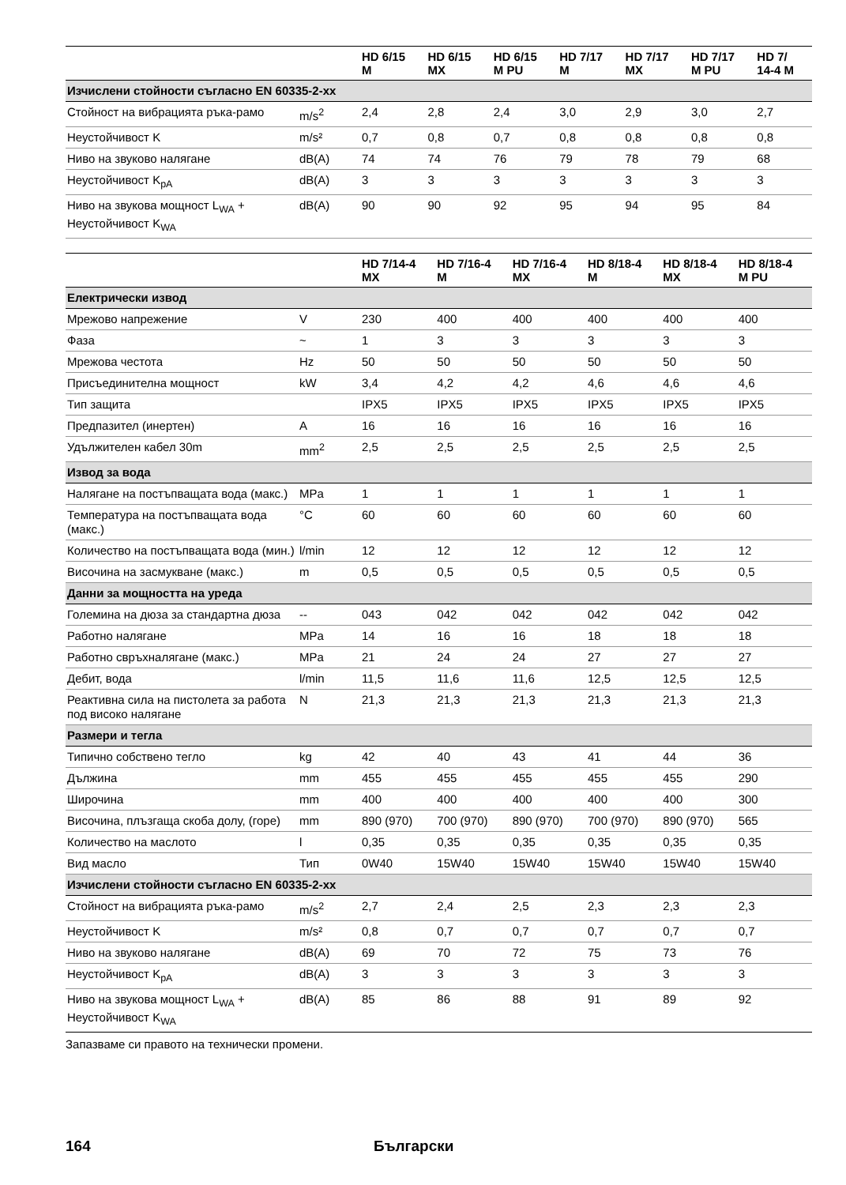| | | HD 6/15 M | HD 6/15 MX | HD 6/15 M PU | HD 7/17 M | HD 7/17 MX | HD 7/17 M PU | HD 7/ 14-4 M |
| --- | --- | --- | --- | --- | --- | --- | --- | --- |
| Изчислени стойности съгласно EN 60335-2-xx | | | | | | | | |
| Стойност на вибрацията ръка-рамо | m/s<sup>2</sup> | 2,4 | 2,8 | 2,4 | 3,0 | 2,9 | 3,0 | 2,7 |
| Неустойчивост K | m/s² | 0,7 | 0,8 | 0,7 | 0,8 | 0,8 | 0,8 | 0,8 |
| Ниво на звуково налягане | dB(A) | 74 | 74 | 76 | 79 | 78 | 79 | 68 |
| Неустойчивост K<sub>pA</sub> | dB(A) | 3 | 3 | 3 | 3 | 3 | 3 | 3 |
| Ниво на звукова мощност L<sub>WA</sub> + Неустойчивост K<sub>WA</sub> | dB(A) | 90 | 90 | 92 | 95 | 94 | 95 | 84 |
| | | HD 7/14-4 MX | HD 7/16-4 M | HD 7/16-4 MX | HD 8/18-4 M | HD 8/18-4 MX | HD 8/18-4 M PU |
| --- | --- | --- | --- | --- | --- | --- | --- |
| Електрически извод | | | | | | | |
| Мрежово напрежение | V | 230 | 400 | 400 | 400 | 400 | 400 |
| Фаза | ~ | 1 | 3 | 3 | 3 | 3 | 3 |
| Мрежова честота | Hz | 50 | 50 | 50 | 50 | 50 | 50 |
| Присъединителна мощност | kW | 3,4 | 4,2 | 4,2 | 4,6 | 4,6 | 4,6 |
| Тип защита | | IPX5 | IPX5 | IPX5 | IPX5 | IPX5 | IPX5 |
| Предпазител (инертен) | A | 16 | 16 | 16 | 16 | 16 | 16 |
| Удължителен кабел 30m | mm<sup>2</sup> | 2,5 | 2,5 | 2,5 | 2,5 | 2,5 | 2,5 |
| Извод за вода | | | | | | | |
| Налягане на постъпващата вода (макс.) | MPa | 1 | 1 | 1 | 1 | 1 | 1 |
| Температура на постъпващата вода (макс.) | °C | 60 | 60 | 60 | 60 | 60 | 60 |
| Количество на постъпващата вода (мин.) | l/min | 12 | 12 | 12 | 12 | 12 | 12 |
| Височина на засмукване (макс.) | m | 0,5 | 0,5 | 0,5 | 0,5 | 0,5 | 0,5 |
| Данни за мощността на уреда | | | | | | | |
| Големина на дюза за стандартна дюза | -- | 043 | 042 | 042 | 042 | 042 | 042 |
| Работно налягане | MPa | 14 | 16 | 16 | 18 | 18 | 18 |
| Работно свръхналягане (макс.) | MPa | 21 | 24 | 24 | 27 | 27 | 27 |
| Дебит, вода | l/min | 11,5 | 11,6 | 11,6 | 12,5 | 12,5 | 12,5 |
| Реактивна сила на пистолета за работа под високо налягане | N | 21,3 | 21,3 | 21,3 | 21,3 | 21,3 | 21,3 |
| Размери и тегла | | | | | | | |
| Типично собствено тегло | kg | 42 | 40 | 43 | 41 | 44 | 36 |
| Дължина | mm | 455 | 455 | 455 | 455 | 455 | 290 |
| Широчина | mm | 400 | 400 | 400 | 400 | 400 | 300 |
| Височина, плъзгаща скоба долу, (горе) | mm | 890 (970) | 700 (970) | 890 (970) | 700 (970) | 890 (970) | 565 |
| Количество на маслото | l | 0,35 | 0,35 | 0,35 | 0,35 | 0,35 | 0,35 |
| Вид масло | Тип | 0W40 | 15W40 | 15W40 | 15W40 | 15W40 | 15W40 |
| Изчислени стойности съгласно EN 60335-2-xx | | | | | | | |
| Стойност на вибрацията ръка-рамо | m/s<sup>2</sup> | 2,7 | 2,4 | 2,5 | 2,3 | 2,3 | 2,3 |
| Неустойчивост K | m/s² | 0,8 | 0,7 | 0,7 | 0,7 | 0,7 | 0,7 |
| Ниво на звуково налягане | dB(A) | 69 | 70 | 72 | 75 | 73 | 76 |
| Неустойчивост K<sub>pA</sub> | dB(A) | 3 | 3 | 3 | 3 | 3 | 3 |
| Ниво на звукова мощност L<sub>WA</sub> + Неустойчивост K<sub>WA</sub> | dB(A) | 85 | 86 | 88 | 91 | 89 | 92 |
Запазваме си правото на технически промени.
164 Български